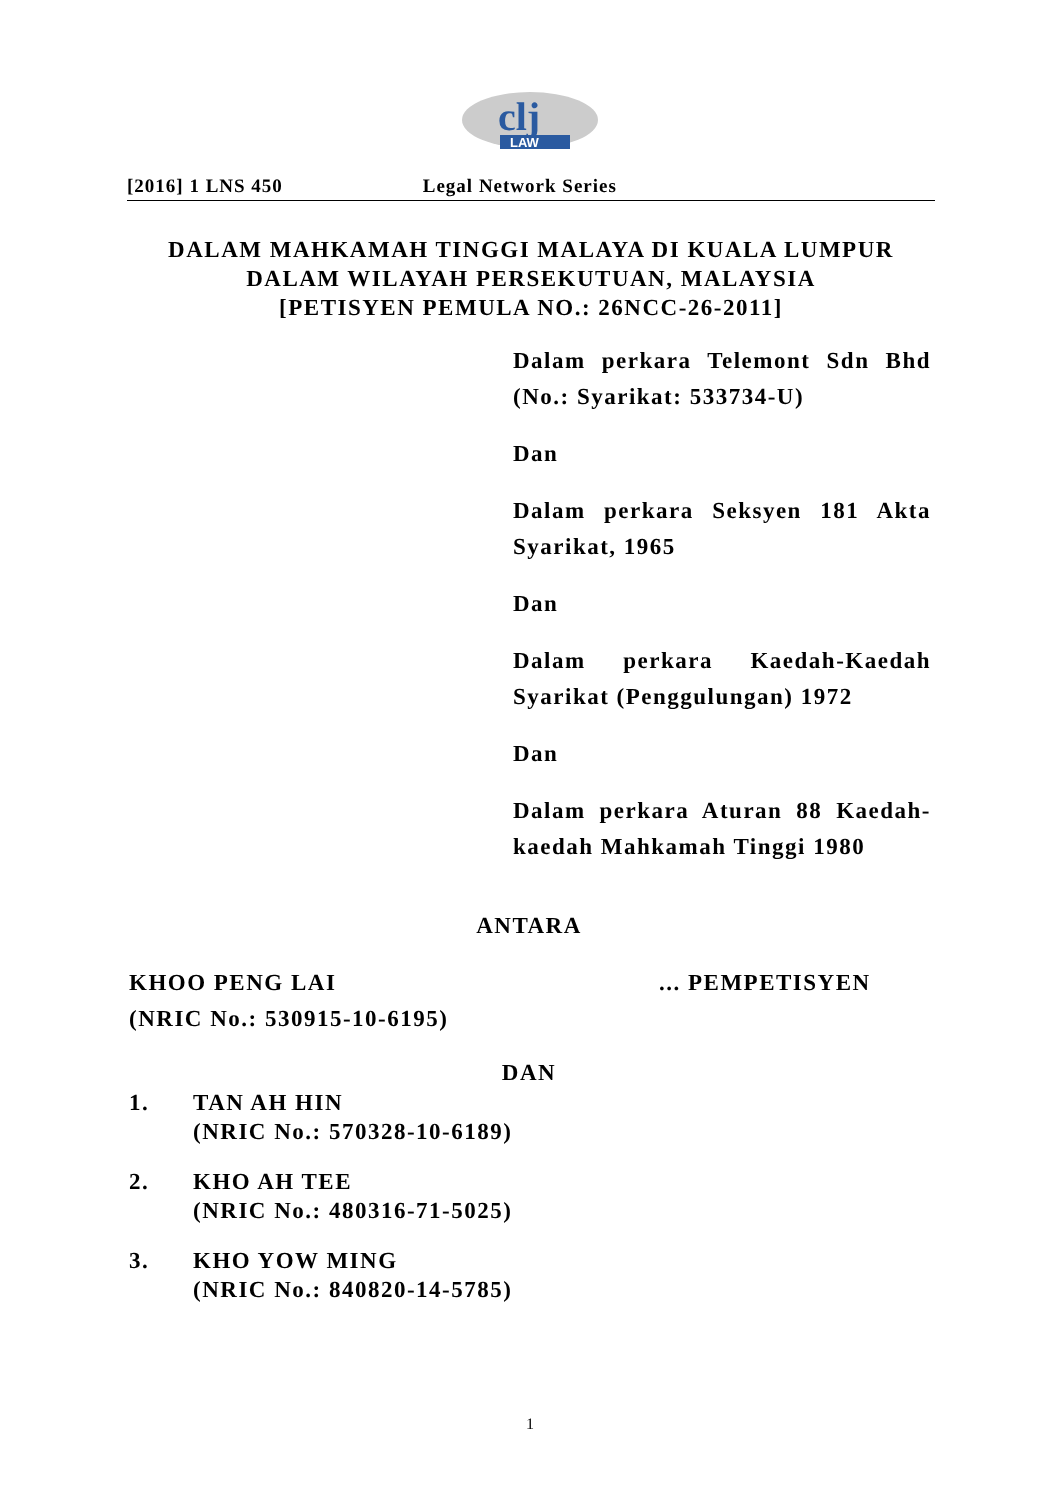clj
LAW
[2016] 1 LNS 450 Legal Network Series
DALAM MAHKAMAH TINGGI MALAYA DI KUALA LUMPUR
DALAM WILAYAH PERSEKUTUAN, MALAYSIA
[PETISYEN PEMULA NO.: 26NCC-26-2011]
Dalam perkara Telemont Sdn Bhd (No.: Syarikat: 533734-U)
Dan
Dalam perkara Seksyen 181 Akta Syarikat, 1965
Dan
Dalam perkara Kaedah-Kaedah Syarikat (Penggulungan) 1972
Dan
Dalam perkara Aturan 88 Kaedah-kaedah Mahkamah Tinggi 1980
ANTARA
KHOO PENG LAI ... PEMPETISYEN
(NRIC No.: 530915-10-6195)
DAN
1. TAN AH HIN
(NRIC No.: 570328-10-6189)
2. KHO AH TEE
(NRIC No.: 480316-71-5025)
3. KHO YOW MING
(NRIC No.: 840820-14-5785)
1